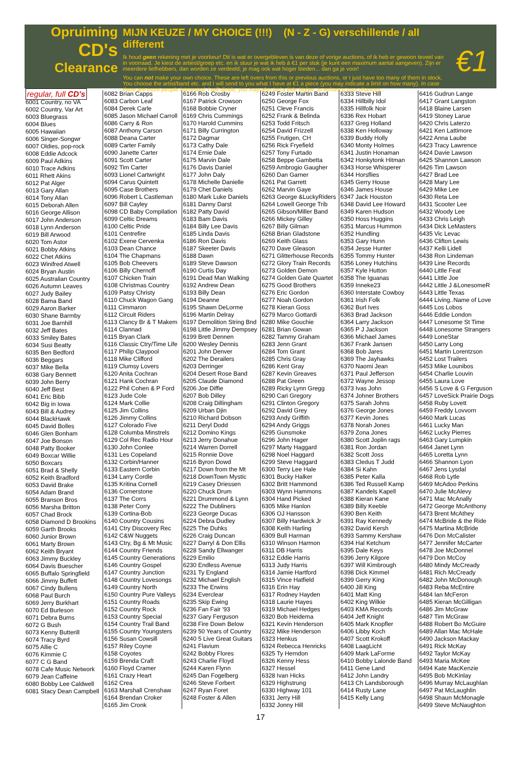Opruiming
CD's
Clearance
MIJN KEUZE / MY CHOICE (!!!) (N - Z - G) verschillende / all different
Ik houd geen rekening met je voorkeur! Dit is wat er overgebleven is van deze of vorige auctions, of ik heb er gewoon teveel van in voorraad. Je kiest de artiest/groep etc. en ik stuur je wat ik heb à €1 per stuk (je kunt een maximum aantal aangeven). Zijn er meerdere liefhebbers, dan worden ze verdeeld; je mag ook wat hoger bieden... dan ga je voor!
You can not make your own choice. These are left overs from this or previous auctions, or I just have too many of them in stock. You choose the artist/band etc. and I will send to you what I have at €1 a piece (you may indicate a limit on how many). In case there are more people interested, I will divide; you may also bid a little higher, to enhance your chances...
€1
regular, full CD's 6001 Country, no VA 6002 Country, Var Art 6003 Bluegrass 6004 Blues 6005 Hawaiian 6006 Singer-Songwr 6007 Oldies, pop-rock 6008 Eddie Adcock 6009 Paul Adkins 6010 Trace Adkins 6011 Rhett Akins 6012 Pat Alger 6013 Gary Allan 6014 Tony Allan 6015 Deborah Allen 6016 George Allison 6017 John Anderson 6018 Lynn Anderson 6019 Bill Arwood 6020 Tom Astor 6021 Bobby Atkins 6022 Chet Atkins 6023 Winifred Atwell 6024 Bryan Austin 6025 Australian Country 6026 Autumn Leaves 6027 Judy Bailey 6028 Bama Band 6029 Aaron Barker 6030 Shane Barmby 6031 Joe Barnhill 6032 Jeff Bates 6033 Smiley Bates 6034 Susi Beatty 6035 Ben Bedford 6036 Beggars 6037 Mike Bella 6038 Gary Bennett 6039 John Berry 6040 Jeff Best 6041 Eric Bibb 6042 Big in Iowa 6043 Bill & Audrey 6044 BlackHawk 6045 David Bolles 6046 Glen Bonham 6047 Joe Bonson 6048 Patty Booker 6049 Boxcar Willie 6050 Boxcars 6051 Brad & Shelly 6052 Keith Bradford 6053 David Brake 6054 Adam Brand 6055 Branson Bros 6056 Marsha Britton 6057 Chad Brock 6058 Diamond D Brookins 6059 Garth Brooks 6060 Junior Brown 6061 Marty Brown 6062 Keith Bryant 6063 Jimmy Buckley 6064 Davis Buescher 6065 Buffalo Springfield 6066 Jimmy Buffett 6067 Cindy Bullens 6068 Paul Burch 6069 Jerry Burkhart 6070 Ed Burleson 6071 Debra Burns 6072 G Bush 6073 Kenny Butterill 6074 Tracy Byrd 6075 Allie C 6076 Kimmie C 6077 C G Band 6078 Cafe Music Network 6079 Jean Caffeine 6080 Bobby Lee Caldwell 6081 Stacy Dean Campbell
6082 Brian Capps 6083 Carbon Leaf 6084 Derek Carle 6085 Jason Michael Carroll 6086 Carry & Ron 6087 Anthony Carson 6088 Deana Carter 6089 Carter Family 6090 Janette Carter 6091 Scott Carter 6092 Tim Carter 6093 Lionel Cartwright 6094 Carus Quintett 6095 Case Brothers 6096 Robert L Castleman 6097 Bill Cayley 6098 CD Baby Compilation 6099 Celtic Dreams 6100 Celtic Pride 6101 Centrefire 6102 Exene Cervenka 6103 Dean Chance 6104 The Chapmans 6105 Bob Cheevers 6106 Billy Chernoff 6107 Chicken Train 6108 Christmas Country 6109 Patsy Christy 6110 Chuck Wagon Gang 6111 Cimmaron 6112 Circuit Riders 6113 Clancy Br & T Makem 6114 Clannad 6115 Bryan Clark 6116 Classic Ctry/Time Life 6117 Philip Claypool 6118 Mike Clifford 6119 Clumsy Lovers 6120 Anita Cochran 6121 Hank Cochran 6122 Phil Cohen & P Ford 6123 Jude Cole 6124 Mark Collie 6125 Jim Collins 6126 Jimmy Collins 6127 Colorado Five 6128 Columba Minstrels 6129 Col Rec Radio Hour 6130 John Conlee 6131 Les Copeland 6132 Corbin/Hanner 6133 Eastern Corbin 6134 Larry Cordle 6135 Kritina Cornell 6136 Cornerstone 6137 The Corrs 6138 Peter Corry 6139 Cortina-Bob 6140 Country Cousins 6141 Ctry Discovery Rec 6142 C&W Nuggets 6143 Ctry, Bg & Mt Music 6144 Country Friends 6145 Country Generations 6146 Country Gospel 6147 Country Junction 6148 Country Lovesongs 6149 Country North 6150 Country Pure Valleys 6151 Country Roads 6152 Country Rock 6153 Country Special 6154 Country Trail Band 6155 Country Youngsters 6156 Susan Cowsill 6157 Riley Coyne 6158 Coyotes 6159 Brenda Craft 6160 Floyd Cramer 6161 Crazy Heart 6162 Crea 6163 Marshall Crenshaw 6164 Brendan Croker 6165 Jim Cronk
6166 Rob Crosby 6167 Patrick Crowson 6168 Bobbie Cryner 6169 Chris Cummings 6170 Harold Cummins 6171 Billy Currington 6172 Dagmar 6173 Cathy Dale 6174 Ernie Dale 6175 Marvin Dale 6176 Davis Daniel 6177 John Daly 6178 Michelle Danielle 6179 Chet Daniels 6180 Mark Luke Daniels 6181 Danny Darst 6182 Patty David 6183 Bam Davis 6184 Billy Lee Davis 6185 Linda Davis 6186 Ron Davis 6187 Skeeter Davis 6188 Dawn 6189 Steve Dawson 6190 Curtis Day 6191 Dead Man Walking 6192 Andrew Dean 6193 Billy Dean 6194 Deanne 6195 Shawn DeLorme 6196 Martin Delray 6197 Demolition String Bnd 6198 Little Jimmy Dempsey 6199 Brett Dennen 6200 Wesley Dennis 6201 John Denver 6202 The Derailers 6203 Derringer 6204 Desert Rose Band 6205 Claude Diamond 6206 Joe Diffie 6207 Bob Dilley 6208 Craig Dillingham 6209 Urban Djin 6210 Richard Dobson 6211 Deryl Dodd 6212 Domino Kings 6213 Jerry Donahue 6214 Warren Dorrell 6215 Ronnie Dove 6216 Byron Dowd 6217 Down from the Mt 6218 DownTown Mystic 6219 Casey Driessen 6220 Chuck Drum 6221 Drummond & Lynn 6222 The Dubliners 6223 George Ducas 6224 Debra Dudley 6225 The Duhks 6226 Craig Duncan 6227 Darryl & Don Ellis 6228 Sandy Ellwanger 6229 Emilio 6230 Endless Avenue 6231 Ty England 6232 Michael English 6233 The Erwins 6234 Everclear 6235 Skip Ewing 6236 Fan Fair '93 6237 Gary Ferguson 6238 Fire Down Below 6239 50 Years of Country 6240 5 Live Great Guitars 6241 Flavium 6242 Bobby Flores 6243 Charlie Floyd 6244 Karen Flynn 6245 Dan Fogelberg 6246 Steve Forbert 6247 Ryan Foret 6248 Foster & Allen
6249 Foster Martin Band 6250 George Fox 6251 Cleve Francis 6252 Frank & Belinda 6253 Todd Fritsch 6254 David Frizzell 6255 Frutigen, CH 6256 Rick Fryefield 6257 Tony Furtado 6258 Beppe Gambetta 6259 Ambrogio Gaugher 6260 Dan Garner 6261 Pat Garrett 6262 Marvin Gaye 6263 George &LuckyRiders 6264 Lowell George Trib 6265 Gibson/Miller Band 6266 Mickey Gilley 6267 Billy Gilman 6268 Brian Gladstone 6269 Keith Glass 6270 Dave Gleason 6271 Glitterhouse Records 6272 Glory Train Records 6273 Golden Demon 6274 Golden Gate Quartet 6275 Good Brothers 6276 Eric Gordon 6277 Noah Gordon 6278 Kieran Goss 6279 Marco Gottardi 6280 Mike Gouchie 6281 Brian Gowan 6282 Tammy Graham 6283 Jenn Grant 6284 Tom Grant 6285 Chris Gray 6286 Kent Gray 6287 Kevin Greaves 6288 Pat Green 6289 Ricky Lynn Gregg 6290 Cari Gregory 6291 Clinton Gregory 6292 David Grey 6293 Andy Griffith 6294 Andy Griggs 6295 Gunsmoke 6296 John Hager 6297 Marty Haggard 6298 Noel Haggard 6299 Steve Haggard 6300 Terry Lee Hale 6301 Bucky Halker 6302 Britt Hammond 6303 Wynn Hammons 6304 Hand Picked 6305 Mike Hanlon 6306 OJ Hansson 6307 Billy Hardwick Jr 6308 Keith Harling 6309 Bull Harman 6310 Winson Harmon 6311 DB Harris 6312 Eddie Harris 6313 Judy Harris 6314 Jamie Hartford 6315 Vince Hatfield 6316 Erin Hay 6317 Rodney Hayden 6318 Laurie Hayes 6319 Michael Hedges 6320 Bob Heidema 6321 Kevin Henderson 6322 Mike Henderson 6323 Henkus 6324 Rebecca Henricks 6325 Ty Herndon 6326 Kenny Hess 6327 Hessel 6328 Ivan Hicks 6329 Highstrung 6330 Highway 101 6331 Jerry Hill 6332 Jonny Hill
6333 Steve Hill 6334 Hillbilly Idol 6335 Hillfolk Noir 6336 Rex Hobart 6337 Greg Holland 6338 Ken Holloway 6339 Buddy Holly 6340 Monty Holmes 6341 Justin Honaman 6342 Honkytonk Hitman 6343 Horse Whisperer 6344 Horsflies 6345 Gerry House 6346 James House 6347 Jack Houston 6348 David Lee Howard 6349 Karen Hudson 6350 Hoss Huggins 6351 Marcus Hummon 6352 Hundling 6353 Gary Hunn 6354 Jesse Hunter 6355 Tommy Hunter 6356 Loney Hutchins 6357 Kyle Hutton 6358 The Iguanas 6359 Inneke23 6360 Interstate Cowboy 6361 Irish Folk 6362 Burl Ives 6363 Brad Jackson 6364 Larry Jackson 6365 P J Jackson 6366 Michael James 6367 Frank Jansen 6368 Bob Jares 6369 The Jayhawks 6370 Naomi Jean 6371 Paul Jefferson 6372 Wayne Jessop 6373 Ivas John 6374 Johner Brothers 6375 Sarah Johns 6376 George Jones 6377 Kevin Jones 6378 Norah Jones 6379 Zona Jones 6380 Scott Joplin rags 6381 Ron Jordan 6382 Scott Joss 6383 Cledus T Judd 6384 Si Kahn 6385 Peter Kalla 6386 Ted Russell Kamp 6387 Kandels Kapell 6388 Kieran Kane 6389 Billy Keeble 6390 Ben Keith 6391 Ray Kennedy 6392 David Kersh 6393 Sammy Kershaw 6394 Hal Ketchum 6395 Dale Keys 6396 Jerry Kilgore 6397 Will Kimbrough 6398 Dick Kimmel 6399 Gerry King 6400 Jill King 6401 Matt King 6402 King Wilkie 6403 KMA Records 6404 Jeff Knight 6405 Mark Knopfler 6406 Libby Koch 6407 Scott Krokoff 6408 LaagLicht 6409 Mark LaForme 6410 Bobby Lalonde Band 6411 Gene Land 6412 John Landry 6413 Ch Landsborough 6414 Rusty Lane 6415 Kelly Lang
6416 Gudrun Lange 6417 Grant Langston 6418 Blaine Larsen 6419 Stoney Larue 6420 Chris Laterzo 6421 Ken Lattimore 6422 Anna Laube 6423 Tracy Lawrence 6424 Davie Lawson 6425 Shannon Lawson 6426 Tim Lawson 6427 Brad Lee 6428 Mary Lee 6429 Mike Lee 6430 Reta Lee 6431 Scooter Lee 6432 Woody Lee 6433 Chris Leigh 6434 Dick LeMasters 6435 Vic Levac 6436 Clifton Lewis 6437 Kelli Lidell 6438 Ron Lindeman 6439 Line Records 6440 Little Feat 6441 Little Joe 6442 Little J &LonesomeR 6443 Little Texas 6444 Living..Name of Love 6445 Los Lobos 6446 Eddie London 6447 Lonesome St Time 6448 Lonesome Strangers 6449 LoneStar 6450 Larry Long 6451 Martin Lorentzson 6452 Lost Trailers 6453 Mike Lounibos 6454 Charlie Louvin 6455 Laura Love 6456 S Love & G Ferguson 6457 LoveSick Prairie Dogs 6458 Ruby Lovett 6459 Freddy Lovvorn 6460 Mark Lucas 6461 Lucky Man 6462 Lucky Pierres 6463 Gary Lumpkin 6464 Janet Lynn 6465 Loretta Lynn 6466 Shannon Lyon 6467 Jens Lysdal 6468 Rob Lytle 6469 McAdoo Perkins 6470 Julie McAlevy 6471 Mac McAnally 6472 George McAnthony 6473 Brent McAthey 6474 McBride & the Ride 6475 Martina McBride 6476 Don McCalister 6477 Jennifer McCarter 6478 Joe McDonnel 6479 Don McCoy 6480 Mindy McCready 6481 Rich McCready 6482 John McDonough 6483 Reba McEntire 6484 Ian McFeron 6485 Kieran McGilligan 6486 Jim McGraw 6487 Tim McGraw 6488 Robert Bo McGuire 6489 Allan Mac McHale 6490 Jackson Mackay 6491 Rick McKay 6492 Taylor McKay 6493 Maria McKee 6494 Kate MacKenzie 6495 Bob McKinlay 6496 Murray McLaughlan 6497 Pat McLaughlin 6498 Shaun McMonagle 6499 Steve McNaughton
17